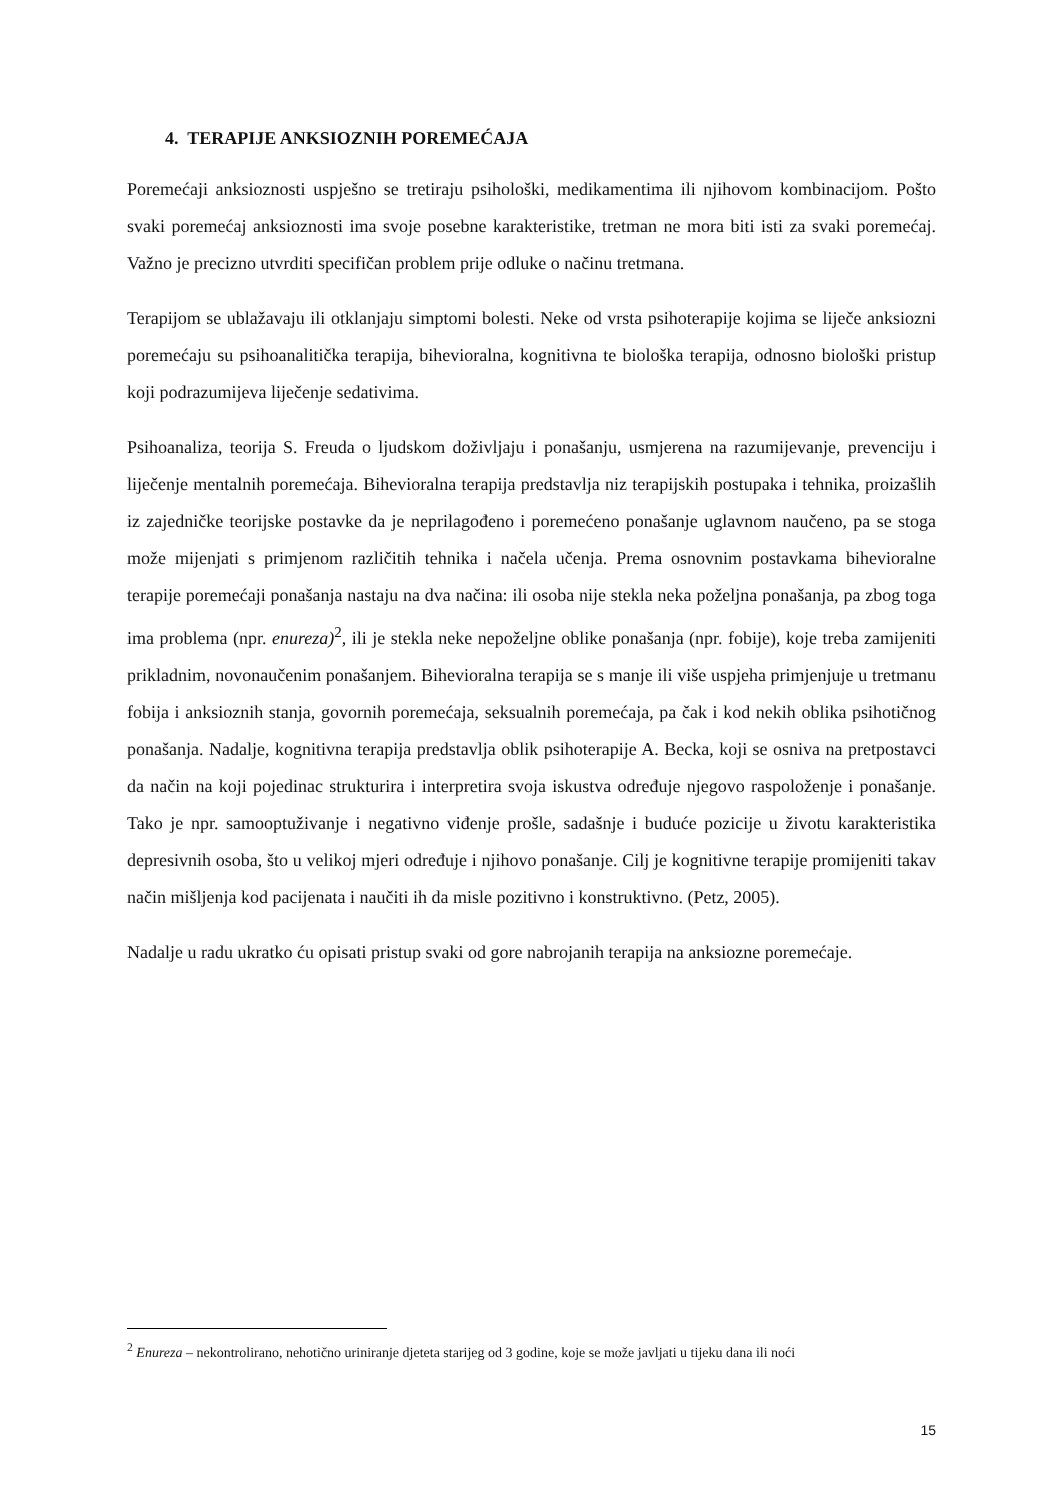4. TERAPIJE ANKSIOZNIH POREMEĆAJA
Poremećaji anksioznosti uspješno se tretiraju psihološki, medikamentima ili njihovom kombinacijom. Pošto svaki poremećaj anksioznosti ima svoje posebne karakteristike, tretman ne mora biti isti za svaki poremećaj. Važno je precizno utvrditi specifičan problem prije odluke o načinu tretmana.
Terapijom se ublažavaju ili otklanjaju simptomi bolesti. Neke od vrsta psihoterapije kojima se liječe anksiozni poremećaju su psihoanalitička terapija, bihevioralna, kognitivna te biološka terapija, odnosno biološki pristup koji podrazumijeva liječenje sedativima.
Psihoanaliza, teorija S. Freuda o ljudskom doživljaju i ponašanju, usmjerena na razumijevanje, prevenciju i liječenje mentalnih poremećaja. Bihevioralna terapija predstavlja niz terapijskih postupaka i tehnika, proizašlih iz zajedničke teorijske postavke da je neprilagođeno i poremećeno ponašanje uglavnom naučeno, pa se stoga može mijenjati s primjenom različitih tehnika i načela učenja. Prema osnovnim postavkama bihevioralne terapije poremećaji ponašanja nastaju na dva načina: ili osoba nije stekla neka poželjna ponašanja, pa zbog toga ima problema (npr. enureza)<sup>2</sup>, ili je stekla neke nepoželjne oblike ponašanja (npr. fobije), koje treba zamijeniti prikladnim, novonaučenim ponašanjem. Bihevioralna terapija se s manje ili više uspjeha primjenjuje u tretmanu fobija i anksioznih stanja, govornih poremećaja, seksualnih poremećaja, pa čak i kod nekih oblika psihotičnog ponašanja. Nadalje, kognitivna terapija predstavlja oblik psihoterapije A. Becka, koji se osniva na pretpostavci da način na koji pojedinac strukturira i interpretira svoja iskustva određuje njegovo raspoloženje i ponašanje. Tako je npr. samooptuživanje i negativno viđenje prošle, sadašnje i buduće pozicije u životu karakteristika depresivnih osoba, što u velikoj mjeri određuje i njihovo ponašanje. Cilj je kognitivne terapije promijeniti takav način mišljenja kod pacijenata i naučiti ih da misle pozitivno i konstruktivno. (Petz, 2005).
Nadalje u radu ukratko ću opisati pristup svaki od gore nabrojanih terapija na anksiozne poremećaje.
<sup>2</sup> Enureza – nekontrolirano, nehotično uriniranje djeteta starijeg od 3 godine, koje se može javljati u tijeku dana ili noći
15